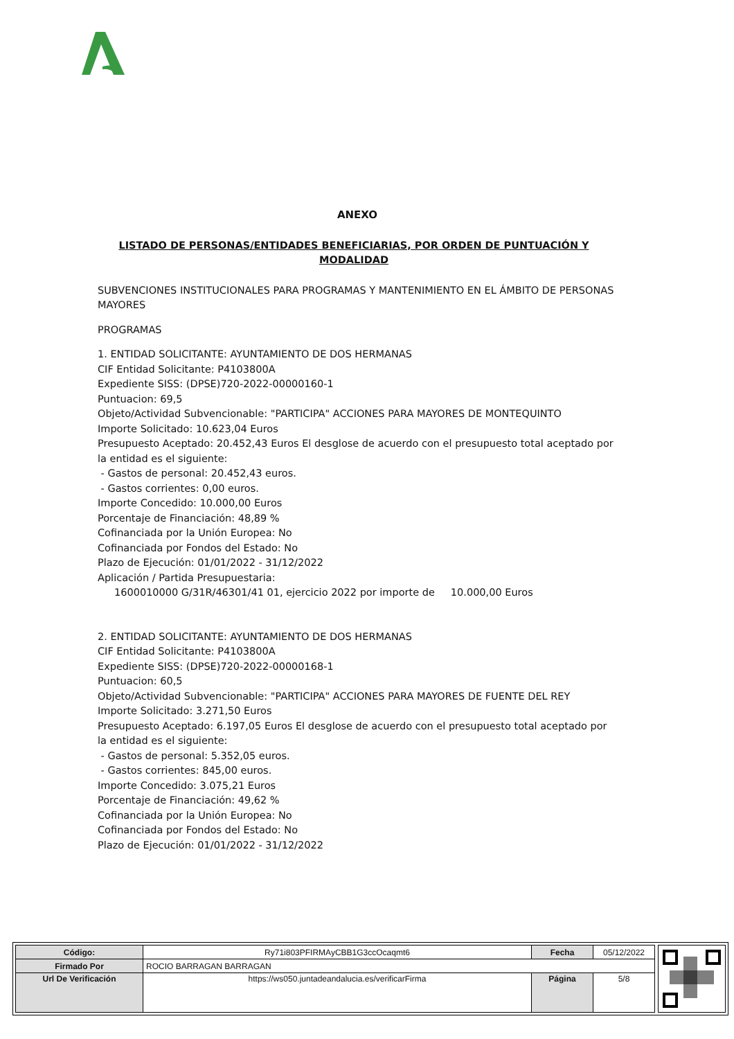ANEXO
LISTADO DE PERSONAS/ENTIDADES BENEFICIARIAS, POR ORDEN DE PUNTUACIÓN Y MODALIDAD
SUBVENCIONES INSTITUCIONALES PARA PROGRAMAS Y MANTENIMIENTO EN EL ÁMBITO DE PERSONAS MAYORES
PROGRAMAS
1. ENTIDAD SOLICITANTE: AYUNTAMIENTO DE DOS HERMANAS
CIF Entidad Solicitante: P4103800A
Expediente SISS: (DPSE)720-2022-00000160-1
Puntuacion: 69,5
Objeto/Actividad Subvencionable: "PARTICIPA" ACCIONES PARA MAYORES DE MONTEQUINTO
Importe Solicitado: 10.623,04 Euros
Presupuesto Aceptado: 20.452,43 Euros El desglose de acuerdo con el presupuesto total aceptado por la entidad es el siguiente:
- Gastos de personal: 20.452,43 euros.
- Gastos corrientes: 0,00 euros.
Importe Concedido: 10.000,00 Euros
Porcentaje de Financiación: 48,89 %
Cofinanciada por la Unión Europea: No
Cofinanciada por Fondos del Estado: No
Plazo de Ejecución: 01/01/2022 - 31/12/2022
Aplicación / Partida Presupuestaria:
1600010000 G/31R/46301/41 01, ejercicio 2022 por importe de 10.000,00 Euros
2. ENTIDAD SOLICITANTE: AYUNTAMIENTO DE DOS HERMANAS
CIF Entidad Solicitante: P4103800A
Expediente SISS: (DPSE)720-2022-00000168-1
Puntuacion: 60,5
Objeto/Actividad Subvencionable: "PARTICIPA" ACCIONES PARA MAYORES DE FUENTE DEL REY
Importe Solicitado: 3.271,50 Euros
Presupuesto Aceptado: 6.197,05 Euros El desglose de acuerdo con el presupuesto total aceptado por la entidad es el siguiente:
- Gastos de personal: 5.352,05 euros.
- Gastos corrientes: 845,00 euros.
Importe Concedido: 3.075,21 Euros
Porcentaje de Financiación: 49,62 %
Cofinanciada por la Unión Europea: No
Cofinanciada por Fondos del Estado: No
Plazo de Ejecución: 01/01/2022 - 31/12/2022
| Código: | Ry71i803PFIRMAyCBB1G3ccOcaqmt6 | Fecha | 05/12/2022 |
| Firmado Por | ROCIO BARRAGAN BARRAGAN | | |
| Url De Verificación | https://ws050.juntadeandalucia.es/verificarFirma | Página | 5/8 |